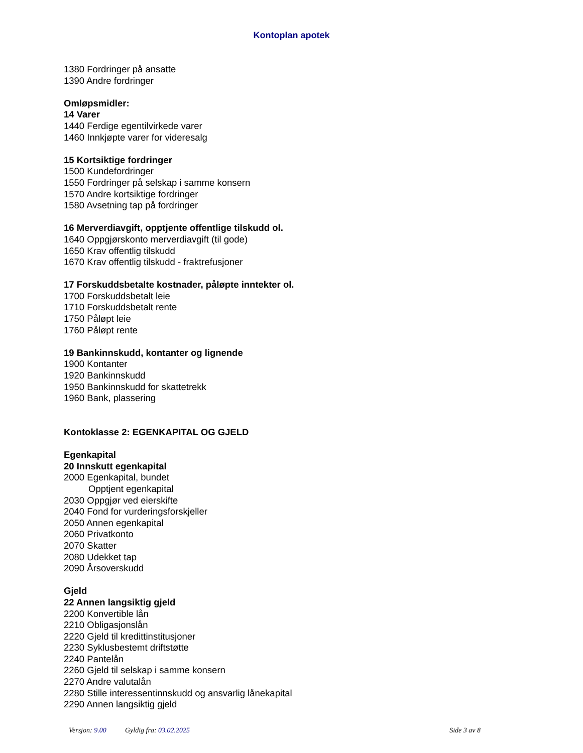Kontoplan apotek
1380 Fordringer på ansatte
1390 Andre fordringer
Omløpsmidler:
14 Varer
1440 Ferdige egentilvirkede varer
1460 Innkjøpte varer for videresalg
15 Kortsiktige fordringer
1500 Kundefordringer
1550 Fordringer på selskap i samme konsern
1570 Andre kortsiktige fordringer
1580 Avsetning tap på fordringer
16 Merverdiavgift, opptjente offentlige tilskudd ol.
1640 Oppgjørskonto merverdiavgift (til gode)
1650 Krav offentlig tilskudd
1670 Krav offentlig tilskudd - fraktrefusjoner
17 Forskuddsbetalte kostnader, påløpte inntekter ol.
1700 Forskuddsbetalt leie
1710 Forskuddsbetalt rente
1750 Påløpt leie
1760 Påløpt rente
19 Bankinnskudd, kontanter og lignende
1900 Kontanter
1920 Bankinnskudd
1950 Bankinnskudd for skattetrekk
1960 Bank, plassering
Kontoklasse 2: EGENKAPITAL OG GJELD
Egenkapital
20 Innskutt egenkapital
2000 Egenkapital, bundet
Opptjent egenkapital
2030 Oppgjør ved eierskifte
2040 Fond for vurderingsforskjeller
2050 Annen egenkapital
2060 Privatkonto
2070 Skatter
2080 Udekket tap
2090 Årsoverskudd
Gjeld
22 Annen langsiktig gjeld
2200 Konvertible lån
2210 Obligasjonslån
2220 Gjeld til kredittinstitusjoner
2230 Syklusbestemt driftstøtte
2240 Pantelån
2260 Gjeld til selskap i samme konsern
2270 Andre valutalån
2280 Stille interessentinnskudd og ansvarlig lånekapital
2290 Annen langsiktig gjeld
Versjon: 9.00 Gyldig fra: 03.02.2025 Side 3 av 8